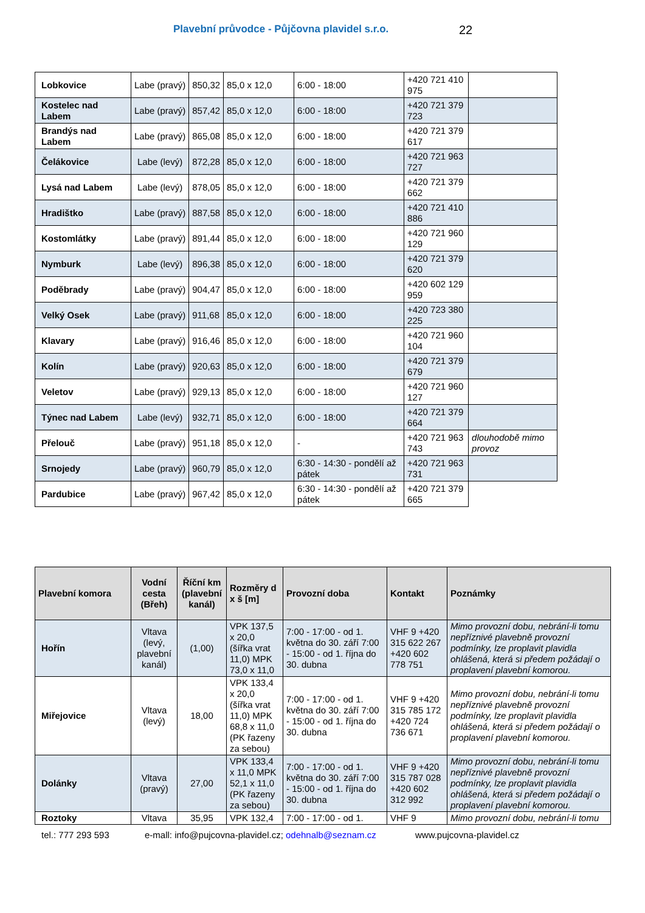Plavební průvodce - Půjčovna plavidel s.r.o.
22
| Lobkovice | Labe (pravý) | 850,32 | 85,0 x 12,0 | 6:00 - 18:00 | +420 721 410 975 | |
| Kostelec nad Labem | Labe (pravý) | 857,42 | 85,0 x 12,0 | 6:00 - 18:00 | +420 721 379 723 | |
| Brandýs nad Labem | Labe (pravý) | 865,08 | 85,0 x 12,0 | 6:00 - 18:00 | +420 721 379 617 | |
| Čelákovice | Labe (levý) | 872,28 | 85,0 x 12,0 | 6:00 - 18:00 | +420 721 963 727 | |
| Lysá nad Labem | Labe (levý) | 878,05 | 85,0 x 12,0 | 6:00 - 18:00 | +420 721 379 662 | |
| Hradištko | Labe (pravý) | 887,58 | 85,0 x 12,0 | 6:00 - 18:00 | +420 721 410 886 | |
| Kostomlátky | Labe (pravý) | 891,44 | 85,0 x 12,0 | 6:00 - 18:00 | +420 721 960 129 | |
| Nymburk | Labe (levý) | 896,38 | 85,0 x 12,0 | 6:00 - 18:00 | +420 721 379 620 | |
| Poděbrady | Labe (pravý) | 904,47 | 85,0 x 12,0 | 6:00 - 18:00 | +420 602 129 959 | |
| Velký Osek | Labe (pravý) | 911,68 | 85,0 x 12,0 | 6:00 - 18:00 | +420 723 380 225 | |
| Klavary | Labe (pravý) | 916,46 | 85,0 x 12,0 | 6:00 - 18:00 | +420 721 960 104 | |
| Kolín | Labe (pravý) | 920,63 | 85,0 x 12,0 | 6:00 - 18:00 | +420 721 379 679 | |
| Veletov | Labe (pravý) | 929,13 | 85,0 x 12,0 | 6:00 - 18:00 | +420 721 960 127 | |
| Týnec nad Labem | Labe (levý) | 932,71 | 85,0 x 12,0 | 6:00 - 18:00 | +420 721 379 664 | |
| Přelouč | Labe (pravý) | 951,18 | 85,0 x 12,0 | - | +420 721 963 743 | dlouhodobě mimo provoz |
| Srnojedy | Labe (pravý) | 960,79 | 85,0 x 12,0 | 6:30 - 14:30 - pondělí až pátek | +420 721 963 731 | |
| Pardubice | Labe (pravý) | 967,42 | 85,0 x 12,0 | 6:30 - 14:30 - pondělí až pátek | +420 721 379 665 | |
| Plavební komora | Vodní cesta (Břeh) | Říční km (plavební kanál) | Rozměry d x š [m] | Provozní doba | Kontakt | Poznámky |
| --- | --- | --- | --- | --- | --- | --- |
| Hořín | Vltava (levý, plavební kanál) | (1,00) | VPK 137,5 x 20,0 (šířka vrat 11,0) MPK 73,0 x 11,0 | 7:00 - 17:00 - od 1. května do 30. září 7:00 - 15:00 - od 1. října do 30. dubna | VHF 9 +420 315 622 267 +420 602 778 751 | Mimo provozní dobu, nebrání-li tomu nepříznivé plavebně provozní podmínky, lze proplavit plavidla ohlášená, která si předem požádají o proplavení plavební komorou. |
| Miřejovice | Vltava (levý) | 18,00 | VPK 133,4 x 20,0 (šířka vrat 11,0) MPK 68,8 x 11,0 (PK řazeny za sebou) | 7:00 - 17:00 - od 1. května do 30. září 7:00 - 15:00 - od 1. října do 30. dubna | VHF 9 +420 315 785 172 +420 724 736 671 | Mimo provozní dobu, nebrání-li tomu nepříznivé plavebně provozní podmínky, lze proplavit plavidla ohlášená, která si předem požádají o proplavení plavební komorou. |
| Dolánky | Vltava (pravý) | 27,00 | VPK 133,4 x 11,0 MPK 52,1 x 11,0 (PK řazeny za sebou) | 7:00 - 17:00 - od 1. května do 30. září 7:00 - 15:00 - od 1. října do 30. dubna | VHF 9 +420 315 787 028 +420 602 312 992 | Mimo provozní dobu, nebrání-li tomu nepříznivé plavebně provozní podmínky, lze proplavit plavidla ohlášená, která si předem požádají o proplavení plavební komorou. |
| Roztoky | Vltava | 35,95 | VPK 132,4 | 7:00 - 17:00 - od 1. | VHF 9 | Mimo provozní dobu, nebrání-li tomu |
tel.: 777 293 593 e-mall: info@pujcovna-plavidel.cz; odehnalb@seznam.cz www.pujcovna-plavidel.cz